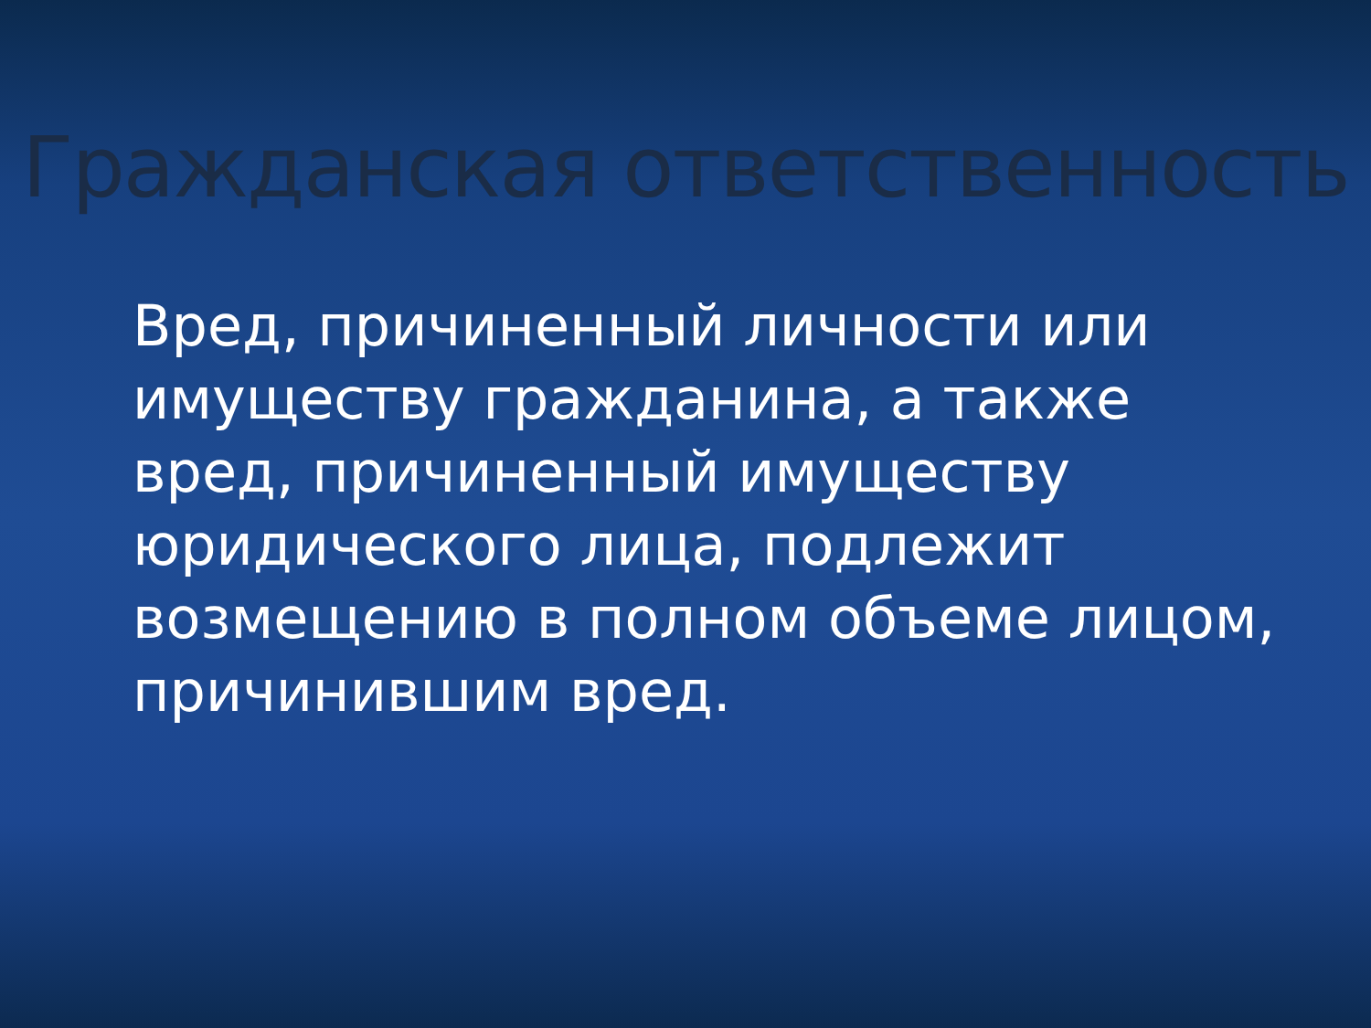Гражданская ответственность
Вред, причиненный личности или имуществу гражданина, а также вред, причиненный имуществу юридического лица, подлежит возмещению в полном объеме лицом, причинившим вред.